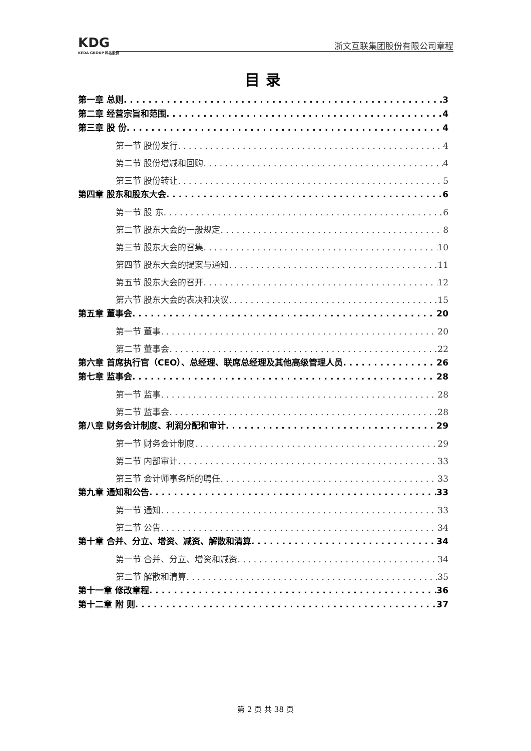KDG
KEDA GROUP 科达股份
浙文互联集团股份有限公司章程
目录
第一章 总则 3
第二章 经营宗旨和范围 4
第三章 股 份 4
第一节 股份发行 4
第二节 股份增减和回购 4
第三节 股份转让 5
第四章 股东和股东大会 6
第一节 股 东 6
第二节 股东大会的一般规定 8
第三节 股东大会的召集 10
第四节 股东大会的提案与通知 11
第五节 股东大会的召开 12
第六节 股东大会的表决和决议 15
第五章 董事会 20
第一节 董事 20
第二节 董事会 22
第六章 首席执行官（CEO）、总经理、联席总经理及其他高级管理人员 26
第七章 监事会 28
第一节 监事 28
第二节 监事会 28
第八章 财务会计制度、利润分配和审计 29
第一节 财务会计制度 29
第二节 内部审计 33
第三节 会计师事务所的聘任 33
第九章 通知和公告 33
第一节 通知 33
第二节 公告 34
第十章 合并、分立、增资、减资、解散和清算 34
第一节 合并、分立、增资和减资 34
第二节 解散和清算 35
第十一章 修改章程 36
第十二章 附 则 37
第 2 页 共 38 页